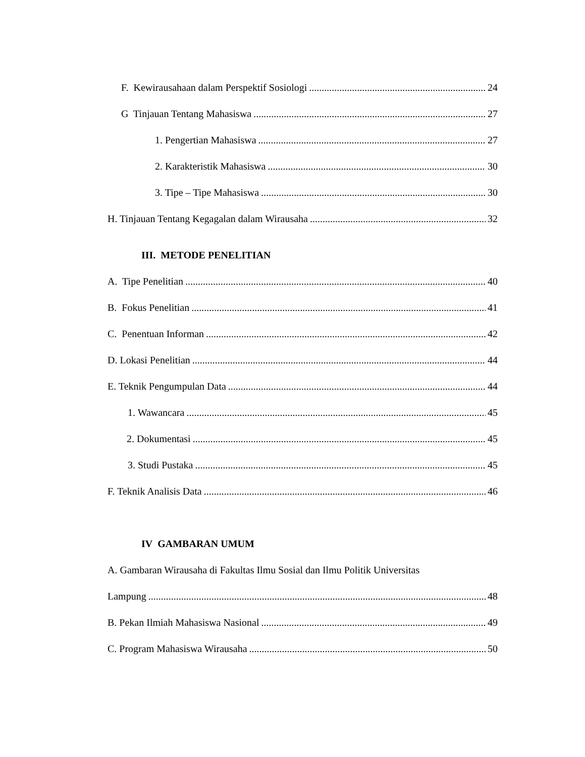F. Kewirausahaan dalam Perspektif Sosiologi 24
G Tinjauan Tentang Mahasiswa 27
1. Pengertian Mahasiswa 27
2. Karakteristik Mahasiswa 30
3. Tipe – Tipe Mahasiswa 30
H. Tinjauan Tentang Kegagalan dalam Wirausaha 32
III. METODE PENELITIAN
A. Tipe Penelitian 40
B. Fokus Penelitian 41
C. Penentuan Informan 42
D. Lokasi Penelitian 44
E. Teknik Pengumpulan Data 44
1. Wawancara 45
2. Dokumentasi 45
3. Studi Pustaka 45
F. Teknik Analisis Data 46
IV GAMBARAN UMUM
A. Gambaran Wirausaha di Fakultas Ilmu Sosial dan Ilmu Politik Universitas
Lampung 48
B. Pekan Ilmiah Mahasiswa Nasional 49
C. Program Mahasiswa Wirausaha 50